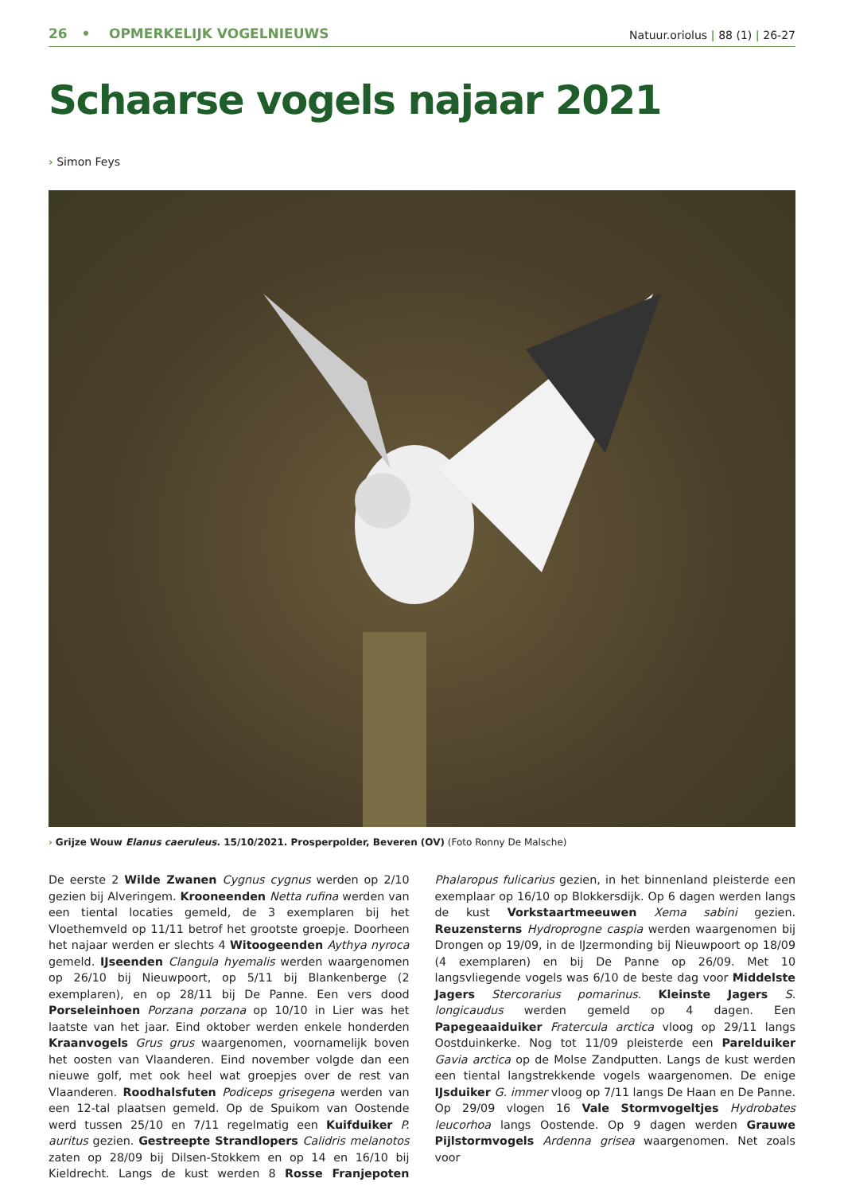26 • OPMERKELIJK VOGELNIEUWS
Natuur.oriolus | 88 (1) | 26-27
Schaarse vogels najaar 2021
› Simon Feys
› Grijze Wouw Elanus caeruleus. 15/10/2021. Prosperpolder, Beveren (OV) (Foto Ronny De Malsche)
De eerste 2 Wilde Zwanen Cygnus cygnus werden op 2/10 gezien bij Alveringem. Krooneenden Netta rufina werden van een tiental locaties gemeld, de 3 exemplaren bij het Vloethemveld op 11/11 betrof het grootste groepje. Doorheen het najaar werden er slechts 4 Witoogeenden Aythya nyroca gemeld. IJseenden Clangula hyemalis werden waargenomen op 26/10 bij Nieuwpoort, op 5/11 bij Blankenberge (2 exemplaren), en op 28/11 bij De Panne. Een vers dood Porseleinhoen Porzana porzana op 10/10 in Lier was het laatste van het jaar. Eind oktober werden enkele honderden Kraanvogels Grus grus waargenomen, voornamelijk boven het oosten van Vlaanderen. Eind november volgde dan een nieuwe golf, met ook heel wat groepjes over de rest van Vlaanderen. Roodhalsfuten Podiceps grisegena werden van een 12-tal plaatsen gemeld. Op de Spuikom van Oostende werd tussen 25/10 en 7/11 regelmatig een Kuifduiker P. auritus gezien. Gestreepte Strandlopers Calidris melanotos zaten op 28/09 bij Dilsen-Stokkem en op 14 en 16/10 bij Kieldrecht. Langs de kust werden 8 Rosse Franjepoten Phalaropus fulicarius gezien, in het binnenland pleisterde een exemplaar op 16/10 op Blokkersdijk. Op 6 dagen werden langs de kust Vorkstaartmeeuwen Xema sabini gezien. Reuzensterns Hydroprogne caspia werden waargenomen bij Drongen op 19/09, in de IJzermonding bij Nieuwpoort op 18/09 (4 exemplaren) en bij De Panne op 26/09. Met 10 langsvliegende vogels was 6/10 de beste dag voor Middelste Jagers Stercorarius pomarinus. Kleinste Jagers S. longicaudus werden gemeld op 4 dagen. Een Papegeaaiduiker Fratercula arctica vloog op 29/11 langs Oostduinkerke. Nog tot 11/09 pleisterde een Parelduiker Gavia arctica op de Molse Zandputten. Langs de kust werden een tiental langstrekkende vogels waargenomen. De enige IJsduiker G. immer vloog op 7/11 langs De Haan en De Panne. Op 29/09 vlogen 16 Vale Stormvogeltjes Hydrobates leucorhoa langs Oostende. Op 9 dagen werden Grauwe Pijlstormvogels Ardenna grisea waargenomen. Net zoals voor